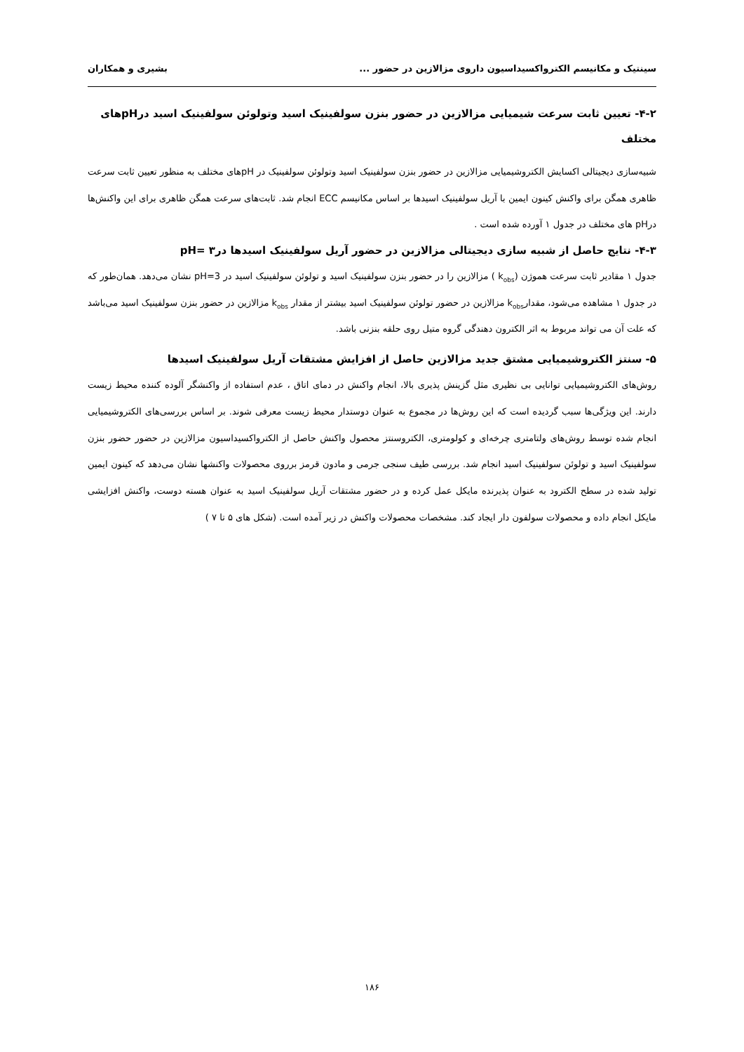سینتیک و مکانیسم الکترواکسیداسیون داروی مزالازین در حضور ... بشیری و همکاران
۴-۲- تعیین ثابت سرعت شیمیایی مزالازین در حضور بنزن سولفینیک اسید وتولوئن سولفینیک اسید درpHهای مختلف
شبیه‌سازی دیجیتالی اکسایش الکتروشیمیایی مزالازین در حضور بنزن سولفینیک اسید وتولوئن سولفینیک در pHهای مختلف به منظور تعیین ثابت سرعت ظاهری همگن برای واکنش کینون ایمین با آریل سولفینیک اسیدها بر اساس مکانیسم ECC انجام شد. ثابت‌های سرعت همگن ظاهری برای این واکنش‌ها درpH های مختلف در جدول ۱ آورده شده است .
۴-۳- نتایج حاصل از شبیه سازی دیجیتالی مزالازین در حضور آریل سولفینیک اسیدها در۳ =pH
جدول ۱ مقادیر ثابت سرعت هموژن (k<sub>obs</sub> ) مزالازین را در حضور بنزن سولفینیک اسید و تولوئن سولفینیک اسید در pH=3 نشان می‌دهد. همان‌طور که در جدول ۱ مشاهده می‌شود، مقدارk<sub>obs</sub> مزالازین در حضور تولوئن سولفینیک اسید بیشتر از مقدار k<sub>obs</sub> مزالازین در حضور بنزن سولفینیک اسید می‌باشد که علت آن می تواند مربوط به اثر الکترون دهندگی گروه متیل روی حلقه بنزنی باشد.
۵- سنتز الکتروشیمیایی مشتق جدید مزالازین حاصل از افزایش مشتقات آریل سولفینیک اسیدها
روش‌های الکتروشیمیایی توانایی بی نظیری مثل گزینش پذیری بالا، انجام واکنش در دمای اتاق ، عدم استفاده از واکنشگر آلوده کننده محیط زیست دارند. این ویژگی‌ها سبب گردیده است که این روش‌ها در مجموع به عنوان دوستدار محیط زیست معرفی شوند. بر اساس بررسی‌های الکتروشیمیایی انجام شده توسط روش‌های ولتامتری چرخه‌ای و کولومتری، الکتروسنتز محصول واکنش حاصل از الکترواکسیداسیون مزالازین در حضور حضور بنزن سولفینیک اسید و تولوئن سولفینیک اسید انجام شد. بررسی طیف سنجی جرمی و مادون قرمز برروی محصولات واکنشها نشان می‌دهد که کینون ایمین تولید شده در سطح الکترود به عنوان پذیرنده مایکل عمل کرده و در حضور مشتقات آریل سولفینیک اسید به عنوان هسته دوست، واکنش افزایشی مایکل انجام داده و محصولات سولفون دار ایجاد کند. مشخصات محصولات واکنش در زیر آمده است. (شکل های ۵ تا ۷ )
۱۸۶